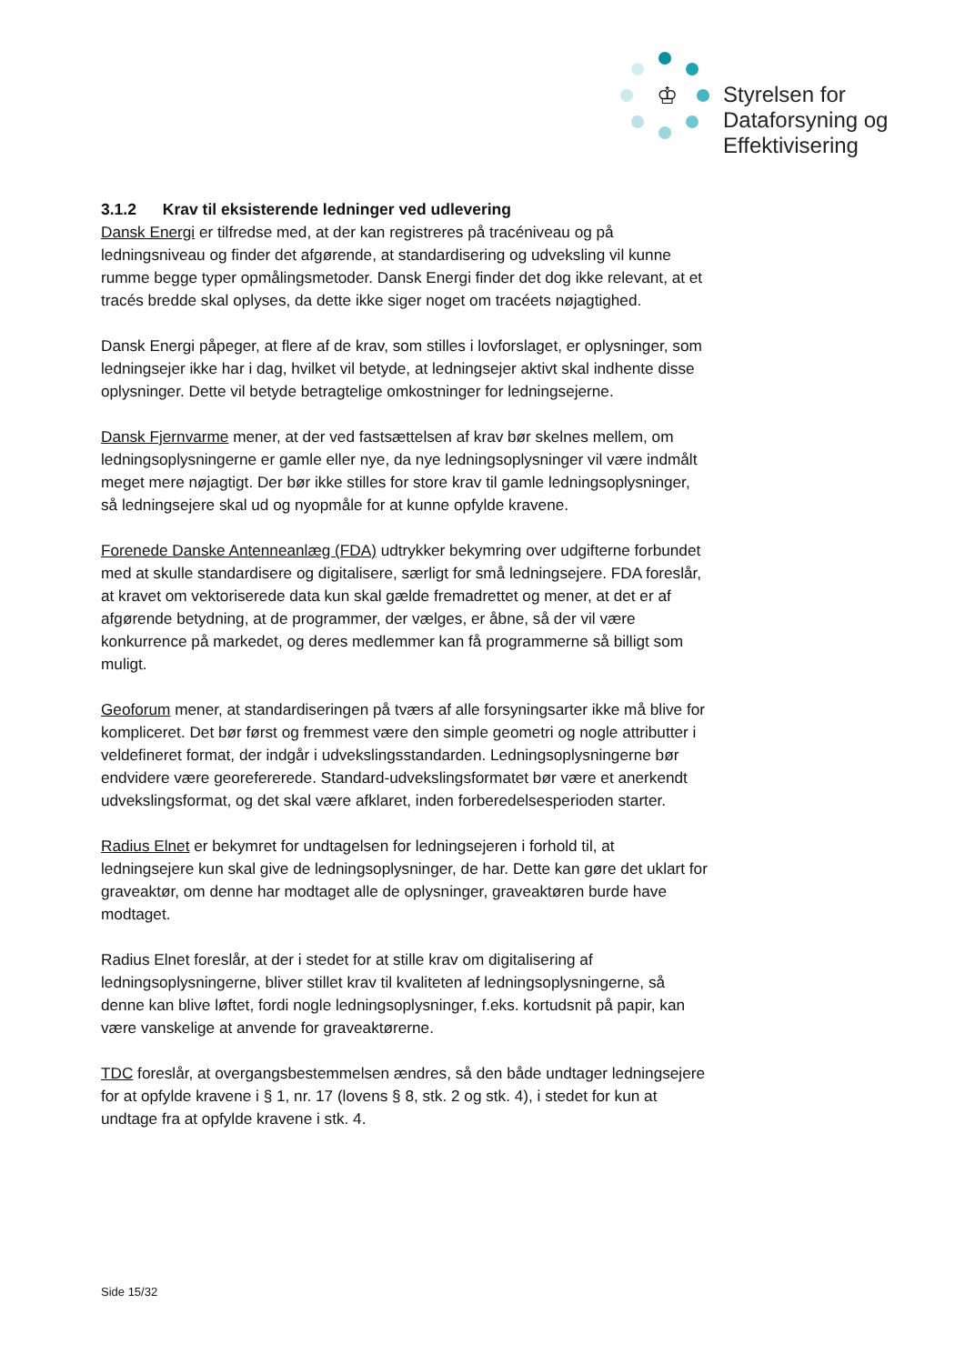♔
Styrelsen for
Dataforsyning og
Effektivisering
3.1.2 Krav til eksisterende ledninger ved udlevering
Dansk Energi er tilfredse med, at der kan registreres på tracéniveau og på ledningsniveau og finder det afgørende, at standardisering og udveksling vil kunne rumme begge typer opmålingsmetoder. Dansk Energi finder det dog ikke relevant, at et tracés bredde skal oplyses, da dette ikke siger noget om tracéets nøjagtighed.
Dansk Energi påpeger, at flere af de krav, som stilles i lovforslaget, er oplysninger, som ledningsejer ikke har i dag, hvilket vil betyde, at ledningsejer aktivt skal indhente disse oplysninger. Dette vil betyde betragtelige omkostninger for ledningsejerne.
Dansk Fjernvarme mener, at der ved fastsættelsen af krav bør skelnes mellem, om ledningsoplysningerne er gamle eller nye, da nye ledningsoplysninger vil være indmålt meget mere nøjagtigt. Der bør ikke stilles for store krav til gamle ledningsoplysninger, så ledningsejere skal ud og nyopmåle for at kunne opfylde kravene.
Forenede Danske Antenneanlæg (FDA) udtrykker bekymring over udgifterne forbundet med at skulle standardisere og digitalisere, særligt for små ledningsejere. FDA foreslår, at kravet om vektoriserede data kun skal gælde fremadrettet og mener, at det er af afgørende betydning, at de programmer, der vælges, er åbne, så der vil være konkurrence på markedet, og deres medlemmer kan få programmerne så billigt som muligt.
Geoforum mener, at standardiseringen på tværs af alle forsyningsarter ikke må blive for kompliceret. Det bør først og fremmest være den simple geometri og nogle attributter i veldefineret format, der indgår i udvekslingsstandarden. Ledningsoplysningerne bør endvidere være georefererede. Standard-udvekslingsformatet bør være et anerkendt udvekslingsformat, og det skal være afklaret, inden forberedelsesperioden starter.
Radius Elnet er bekymret for undtagelsen for ledningsejeren i forhold til, at ledningsejere kun skal give de ledningsoplysninger, de har. Dette kan gøre det uklart for graveaktør, om denne har modtaget alle de oplysninger, graveaktøren burde have modtaget.
Radius Elnet foreslår, at der i stedet for at stille krav om digitalisering af ledningsoplysningerne, bliver stillet krav til kvaliteten af ledningsoplysningerne, så denne kan blive løftet, fordi nogle ledningsoplysninger, f.eks. kortudsnit på papir, kan være vanskelige at anvende for graveaktørerne.
TDC foreslår, at overgangsbestemmelsen ændres, så den både undtager ledningsejere for at opfylde kravene i § 1, nr. 17 (lovens § 8, stk. 2 og stk. 4), i stedet for kun at undtage fra at opfylde kravene i stk. 4.
Side 15/32